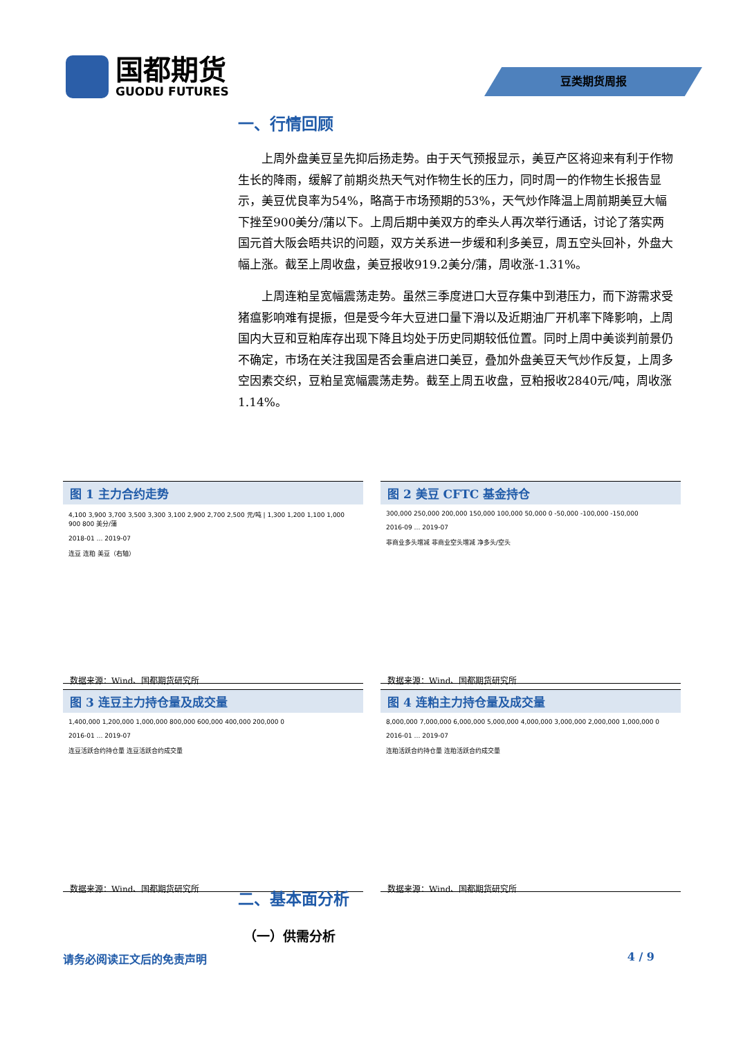国都期货
GUODU FUTURES
豆类期货周报
一、行情回顾
上周外盘美豆呈先抑后扬走势。由于天气预报显示，美豆产区将迎来有利于作物生长的降雨，缓解了前期炎热天气对作物生长的压力，同时周一的作物生长报告显示，美豆优良率为54%，略高于市场预期的53%，天气炒作降温上周前期美豆大幅下挫至900美分/蒲以下。上周后期中美双方的牵头人再次举行通话，讨论了落实两国元首大阪会晤共识的问题，双方关系进一步缓和利多美豆，周五空头回补，外盘大幅上涨。截至上周收盘，美豆报收919.2美分/蒲，周收涨-1.31%。
上周连粕呈宽幅震荡走势。虽然三季度进口大豆存集中到港压力，而下游需求受猪瘟影响难有提振，但是受今年大豆进口量下滑以及近期油厂开机率下降影响，上周国内大豆和豆粕库存出现下降且均处于历史同期较低位置。同时上周中美谈判前景仍不确定，市场在关注我国是否会重启进口美豆，叠加外盘美豆天气炒作反复，上周多空因素交织，豆粕呈宽幅震荡走势。截至上周五收盘，豆粕报收2840元/吨，周收涨1.14%。
图 1 主力合约走势
4,100 3,900 3,700 3,500 3,300 3,100 2,900 2,700 2,500 元/吨 | 1,300 1,200 1,100 1,000 900 800 美分/蒲
2018-01 … 2019-07
连豆 连粕 美豆（右轴）
数据来源：Wind、国都期货研究所
图 2 美豆 CFTC 基金持仓
300,000 250,000 200,000 150,000 100,000 50,000 0 -50,000 -100,000 -150,000
2016-09 … 2019-07
非商业多头增减 非商业空头增减 净多头/空头
数据来源：Wind、国都期货研究所
图 3 连豆主力持仓量及成交量
1,400,000 1,200,000 1,000,000 800,000 600,000 400,000 200,000 0
2016-01 … 2019-07
连豆活跃合约持仓量 连豆活跃合约成交量
数据来源：Wind、国都期货研究所
图 4 连粕主力持仓量及成交量
8,000,000 7,000,000 6,000,000 5,000,000 4,000,000 3,000,000 2,000,000 1,000,000 0
2016-01 … 2019-07
连粕活跃合约持仓量 连粕活跃合约成交量
数据来源：Wind、国都期货研究所
二、基本面分析
（一）供需分析
请务必阅读正文后的免责声明 4 / 9